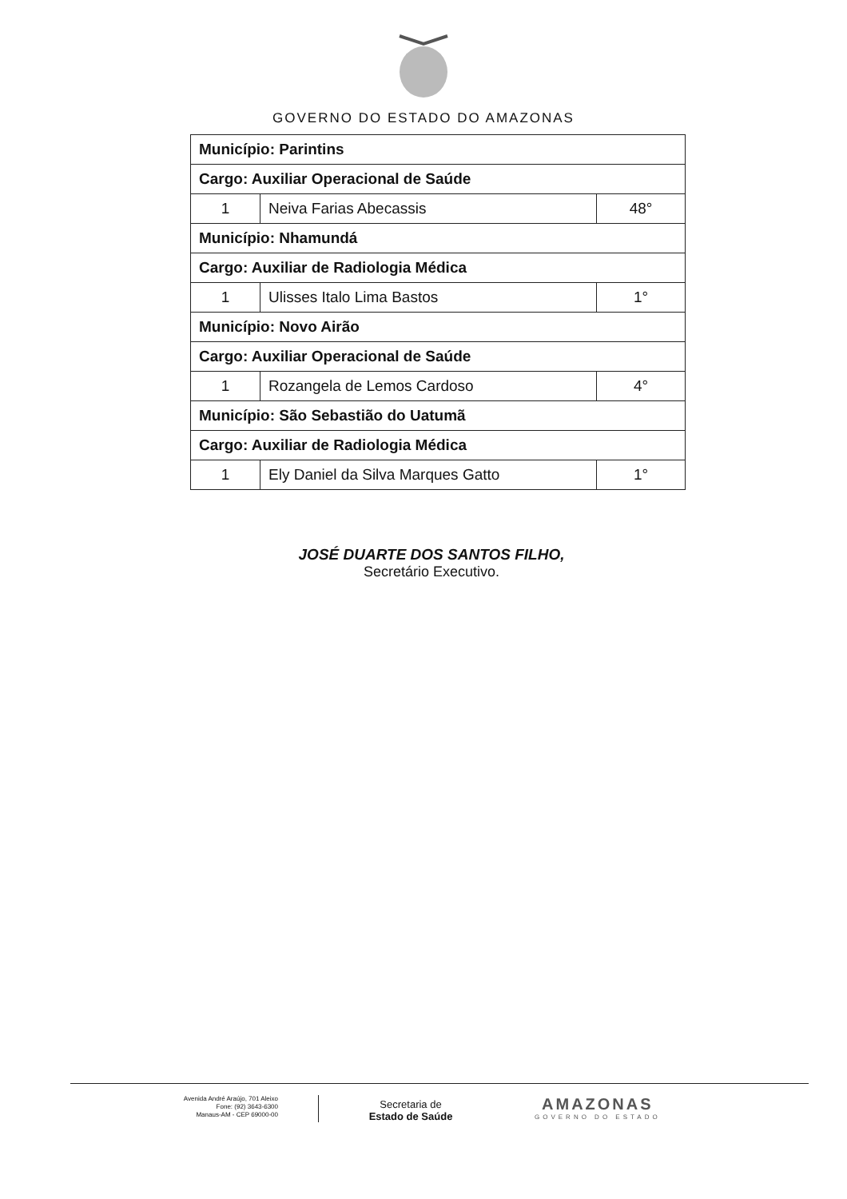GOVERNO DO ESTADO DO AMAZONAS
| Município: Parintins | | |
| Cargo: Auxiliar Operacional de Saúde | | |
| 1 | Neiva Farias Abecassis | 48° |
| Município: Nhamundá | | |
| Cargo: Auxiliar de Radiologia Médica | | |
| 1 | Ulisses Italo Lima Bastos | 1° |
| Município: Novo Airão | | |
| Cargo: Auxiliar Operacional de Saúde | | |
| 1 | Rozangela de Lemos Cardoso | 4° |
| Município: São Sebastião do Uatumã | | |
| Cargo: Auxiliar de Radiologia Médica | | |
| 1 | Ely Daniel da Silva Marques Gatto | 1° |
JOSÉ DUARTE DOS SANTOS FILHO,
Secretário Executivo.
Avenida André Araújo, 701 Aleixo
Fone: (92) 3643-6300
Manaus-AM - CEP 69000-00
Secretaria de
Estado de Saúde
AMAZONAS
GOVERNO DO ESTADO